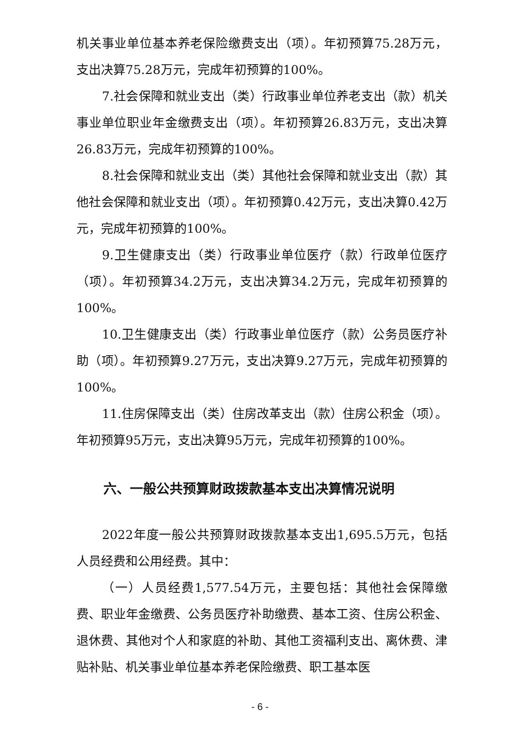机关事业单位基本养老保险缴费支出（项）。年初预算75.28万元，支出决算75.28万元，完成年初预算的100%。
7.社会保障和就业支出（类）行政事业单位养老支出（款）机关事业单位职业年金缴费支出（项）。年初预算26.83万元，支出决算26.83万元，完成年初预算的100%。
8.社会保障和就业支出（类）其他社会保障和就业支出（款）其他社会保障和就业支出（项）。年初预算0.42万元，支出决算0.42万元，完成年初预算的100%。
9.卫生健康支出（类）行政事业单位医疗（款）行政单位医疗（项）。年初预算34.2万元，支出决算34.2万元，完成年初预算的100%。
10.卫生健康支出（类）行政事业单位医疗（款）公务员医疗补助（项）。年初预算9.27万元，支出决算9.27万元，完成年初预算的100%。
11.住房保障支出（类）住房改革支出（款）住房公积金（项）。年初预算95万元，支出决算95万元，完成年初预算的100%。
六、一般公共预算财政拨款基本支出决算情况说明
2022年度一般公共预算财政拨款基本支出1,695.5万元，包括人员经费和公用经费。其中：
（一）人员经费1,577.54万元，主要包括：其他社会保障缴费、职业年金缴费、公务员医疗补助缴费、基本工资、住房公积金、退休费、其他对个人和家庭的补助、其他工资福利支出、离休费、津贴补贴、机关事业单位基本养老保险缴费、职工基本医
- 6 -